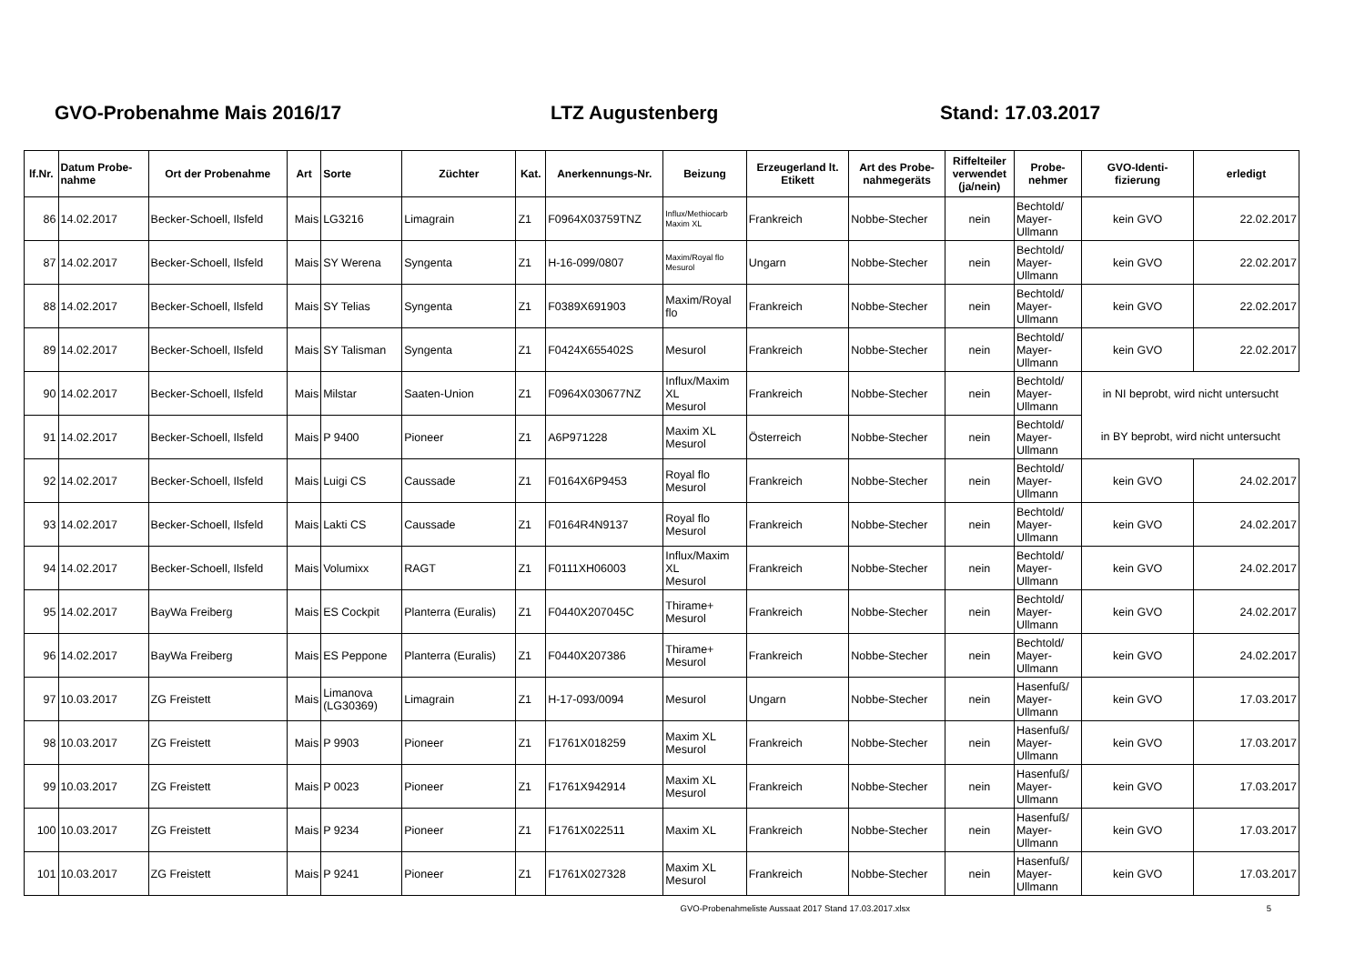GVO-Probenahme Mais 2016/17 LTZ Augustenberg Stand: 17.03.2017
| lf.Nr. | Datum Probe- nahme | Ort der Probenahme | Art | Sorte | Züchter | Kat. | Anerkennungs-Nr. | Beizung | Erzeugerland lt. Etikett | Art des Probe- nahmegeräts | Riffelteiler verwendet (ja/nein) | Probe- nehmer | GVO-Identi- fizierung | erledigt |
| --- | --- | --- | --- | --- | --- | --- | --- | --- | --- | --- | --- | --- | --- | --- |
| 86 | 14.02.2017 | Becker-Schoell, Ilsfeld | Mais | LG3216 | Limagrain | Z1 | F0964X03759TNZ | Influx/Methiocarb Maxim XL | Frankreich | Nobbe-Stecher | nein | Bechtold/ Mayer- Ullmann | kein GVO | 22.02.2017 |
| 87 | 14.02.2017 | Becker-Schoell, Ilsfeld | Mais | SY Werena | Syngenta | Z1 | H-16-099/0807 | Maxim/Royal flo Mesurol | Ungarn | Nobbe-Stecher | nein | Bechtold/ Mayer- Ullmann | kein GVO | 22.02.2017 |
| 88 | 14.02.2017 | Becker-Schoell, Ilsfeld | Mais | SY Telias | Syngenta | Z1 | F0389X691903 | Maxim/Royal flo | Frankreich | Nobbe-Stecher | nein | Bechtold/ Mayer- Ullmann | kein GVO | 22.02.2017 |
| 89 | 14.02.2017 | Becker-Schoell, Ilsfeld | Mais | SY Talisman | Syngenta | Z1 | F0424X655402S | Mesurol | Frankreich | Nobbe-Stecher | nein | Bechtold/ Mayer- Ullmann | kein GVO | 22.02.2017 |
| 90 | 14.02.2017 | Becker-Schoell, Ilsfeld | Mais | Milstar | Saaten-Union | Z1 | F0964X030677NZ | Influx/Maxim XL Mesurol | Frankreich | Nobbe-Stecher | nein | Bechtold/ Mayer- Ullmann | in NI beprobt, wird nicht untersucht | |
| 91 | 14.02.2017 | Becker-Schoell, Ilsfeld | Mais | P 9400 | Pioneer | Z1 | A6P971228 | Maxim XL Mesurol | Österreich | Nobbe-Stecher | nein | Bechtold/ Mayer- Ullmann | in BY beprobt, wird nicht untersucht | |
| 92 | 14.02.2017 | Becker-Schoell, Ilsfeld | Mais | Luigi CS | Caussade | Z1 | F0164X6P9453 | Royal flo Mesurol | Frankreich | Nobbe-Stecher | nein | Bechtold/ Mayer- Ullmann | kein GVO | 24.02.2017 |
| 93 | 14.02.2017 | Becker-Schoell, Ilsfeld | Mais | Lakti CS | Caussade | Z1 | F0164R4N9137 | Royal flo Mesurol | Frankreich | Nobbe-Stecher | nein | Bechtold/ Mayer- Ullmann | kein GVO | 24.02.2017 |
| 94 | 14.02.2017 | Becker-Schoell, Ilsfeld | Mais | Volumixx | RAGT | Z1 | F0111XH06003 | Influx/Maxim XL Mesurol | Frankreich | Nobbe-Stecher | nein | Bechtold/ Mayer- Ullmann | kein GVO | 24.02.2017 |
| 95 | 14.02.2017 | BayWa Freiberg | Mais | ES Cockpit | Planterra (Euralis) | Z1 | F0440X207045C | Thirame+ Mesurol | Frankreich | Nobbe-Stecher | nein | Bechtold/ Mayer- Ullmann | kein GVO | 24.02.2017 |
| 96 | 14.02.2017 | BayWa Freiberg | Mais | ES Peppone | Planterra (Euralis) | Z1 | F0440X207386 | Thirame+ Mesurol | Frankreich | Nobbe-Stecher | nein | Bechtold/ Mayer- Ullmann | kein GVO | 24.02.2017 |
| 97 | 10.03.2017 | ZG Freistett | Mais | Limanova (LG30369) | Limagrain | Z1 | H-17-093/0094 | Mesurol | Ungarn | Nobbe-Stecher | nein | Hasenfuß/ Mayer- Ullmann | kein GVO | 17.03.2017 |
| 98 | 10.03.2017 | ZG Freistett | Mais | P 9903 | Pioneer | Z1 | F1761X018259 | Maxim XL Mesurol | Frankreich | Nobbe-Stecher | nein | Hasenfuß/ Mayer- Ullmann | kein GVO | 17.03.2017 |
| 99 | 10.03.2017 | ZG Freistett | Mais | P 0023 | Pioneer | Z1 | F1761X942914 | Maxim XL Mesurol | Frankreich | Nobbe-Stecher | nein | Hasenfuß/ Mayer- Ullmann | kein GVO | 17.03.2017 |
| 100 | 10.03.2017 | ZG Freistett | Mais | P 9234 | Pioneer | Z1 | F1761X022511 | Maxim XL | Frankreich | Nobbe-Stecher | nein | Hasenfuß/ Mayer- Ullmann | kein GVO | 17.03.2017 |
| 101 | 10.03.2017 | ZG Freistett | Mais | P 9241 | Pioneer | Z1 | F1761X027328 | Maxim XL Mesurol | Frankreich | Nobbe-Stecher | nein | Hasenfuß/ Mayer- Ullmann | kein GVO | 17.03.2017 |
GVO-Probenahmeliste Aussaat 2017 Stand 17.03.2017.xlsx 5